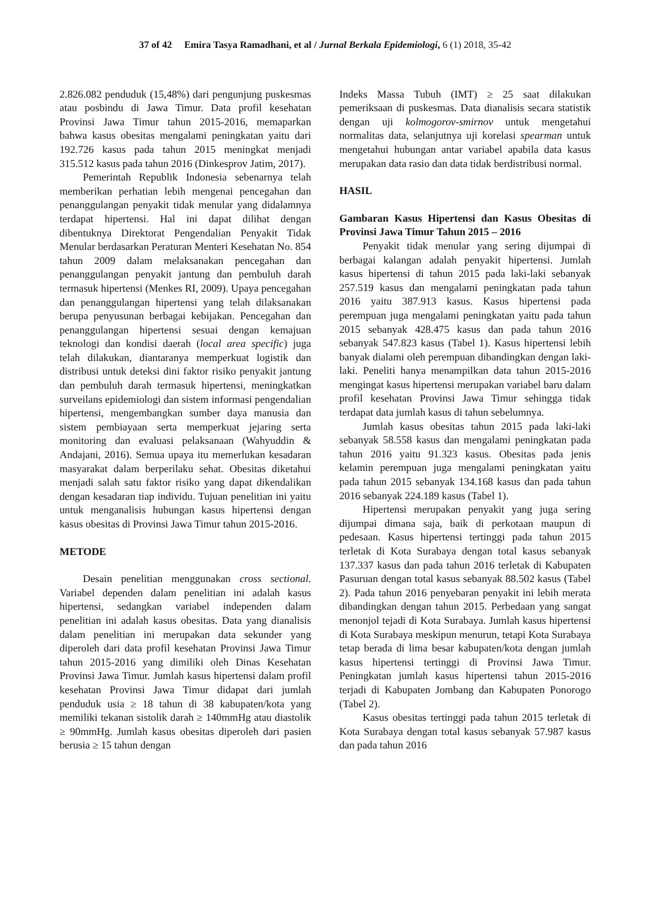37 of 42 Emira Tasya Ramadhani, et al / Jurnal Berkala Epidemiologi, 6 (1) 2018, 35-42
2.826.082 penduduk (15,48%) dari pengunjung puskesmas atau posbindu di Jawa Timur. Data profil kesehatan Provinsi Jawa Timur tahun 2015-2016, memaparkan bahwa kasus obesitas mengalami peningkatan yaitu dari 192.726 kasus pada tahun 2015 meningkat menjadi 315.512 kasus pada tahun 2016 (Dinkesprov Jatim, 2017).
Pemerintah Republik Indonesia sebenarnya telah memberikan perhatian lebih mengenai pencegahan dan penanggulangan penyakit tidak menular yang didalamnya terdapat hipertensi. Hal ini dapat dilihat dengan dibentuknya Direktorat Pengendalian Penyakit Tidak Menular berdasarkan Peraturan Menteri Kesehatan No. 854 tahun 2009 dalam melaksanakan pencegahan dan penanggulangan penyakit jantung dan pembuluh darah termasuk hipertensi (Menkes RI, 2009). Upaya pencegahan dan penanggulangan hipertensi yang telah dilaksanakan berupa penyusunan berbagai kebijakan. Pencegahan dan penanggulangan hipertensi sesuai dengan kemajuan teknologi dan kondisi daerah (local area specific) juga telah dilakukan, diantaranya memperkuat logistik dan distribusi untuk deteksi dini faktor risiko penyakit jantung dan pembuluh darah termasuk hipertensi, meningkatkan surveilans epidemiologi dan sistem informasi pengendalian hipertensi, mengembangkan sumber daya manusia dan sistem pembiayaan serta memperkuat jejaring serta monitoring dan evaluasi pelaksanaan (Wahyuddin & Andajani, 2016). Semua upaya itu memerlukan kesadaran masyarakat dalam berperilaku sehat. Obesitas diketahui menjadi salah satu faktor risiko yang dapat dikendalikan dengan kesadaran tiap individu. Tujuan penelitian ini yaitu untuk menganalisis hubungan kasus hipertensi dengan kasus obesitas di Provinsi Jawa Timur tahun 2015-2016.
METODE
Desain penelitian menggunakan cross sectional. Variabel dependen dalam penelitian ini adalah kasus hipertensi, sedangkan variabel independen dalam penelitian ini adalah kasus obesitas. Data yang dianalisis dalam penelitian ini merupakan data sekunder yang diperoleh dari data profil kesehatan Provinsi Jawa Timur tahun 2015-2016 yang dimiliki oleh Dinas Kesehatan Provinsi Jawa Timur. Jumlah kasus hipertensi dalam profil kesehatan Provinsi Jawa Timur didapat dari jumlah penduduk usia ≥ 18 tahun di 38 kabupaten/kota yang memiliki tekanan sistolik darah ≥ 140mmHg atau diastolik ≥ 90mmHg. Jumlah kasus obesitas diperoleh dari pasien berusia ≥ 15 tahun dengan
Indeks Massa Tubuh (IMT) ≥ 25 saat dilakukan pemeriksaan di puskesmas. Data dianalisis secara statistik dengan uji kolmogorov-smirnov untuk mengetahui normalitas data, selanjutnya uji korelasi spearman untuk mengetahui hubungan antar variabel apabila data kasus merupakan data rasio dan data tidak berdistribusi normal.
HASIL
Gambaran Kasus Hipertensi dan Kasus Obesitas di Provinsi Jawa Timur Tahun 2015 – 2016
Penyakit tidak menular yang sering dijumpai di berbagai kalangan adalah penyakit hipertensi. Jumlah kasus hipertensi di tahun 2015 pada laki-laki sebanyak 257.519 kasus dan mengalami peningkatan pada tahun 2016 yaitu 387.913 kasus. Kasus hipertensi pada perempuan juga mengalami peningkatan yaitu pada tahun 2015 sebanyak 428.475 kasus dan pada tahun 2016 sebanyak 547.823 kasus (Tabel 1). Kasus hipertensi lebih banyak dialami oleh perempuan dibandingkan dengan laki-laki. Peneliti hanya menampilkan data tahun 2015-2016 mengingat kasus hipertensi merupakan variabel baru dalam profil kesehatan Provinsi Jawa Timur sehingga tidak terdapat data jumlah kasus di tahun sebelumnya.
Jumlah kasus obesitas tahun 2015 pada laki-laki sebanyak 58.558 kasus dan mengalami peningkatan pada tahun 2016 yaitu 91.323 kasus. Obesitas pada jenis kelamin perempuan juga mengalami peningkatan yaitu pada tahun 2015 sebanyak 134.168 kasus dan pada tahun 2016 sebanyak 224.189 kasus (Tabel 1).
Hipertensi merupakan penyakit yang juga sering dijumpai dimana saja, baik di perkotaan maupun di pedesaan. Kasus hipertensi tertinggi pada tahun 2015 terletak di Kota Surabaya dengan total kasus sebanyak 137.337 kasus dan pada tahun 2016 terletak di Kabupaten Pasuruan dengan total kasus sebanyak 88.502 kasus (Tabel 2). Pada tahun 2016 penyebaran penyakit ini lebih merata dibandingkan dengan tahun 2015. Perbedaan yang sangat menonjol tejadi di Kota Surabaya. Jumlah kasus hipertensi di Kota Surabaya meskipun menurun, tetapi Kota Surabaya tetap berada di lima besar kabupaten/kota dengan jumlah kasus hipertensi tertinggi di Provinsi Jawa Timur. Peningkatan jumlah kasus hipertensi tahun 2015-2016 terjadi di Kabupaten Jombang dan Kabupaten Ponorogo (Tabel 2).
Kasus obesitas tertinggi pada tahun 2015 terletak di Kota Surabaya dengan total kasus sebanyak 57.987 kasus dan pada tahun 2016